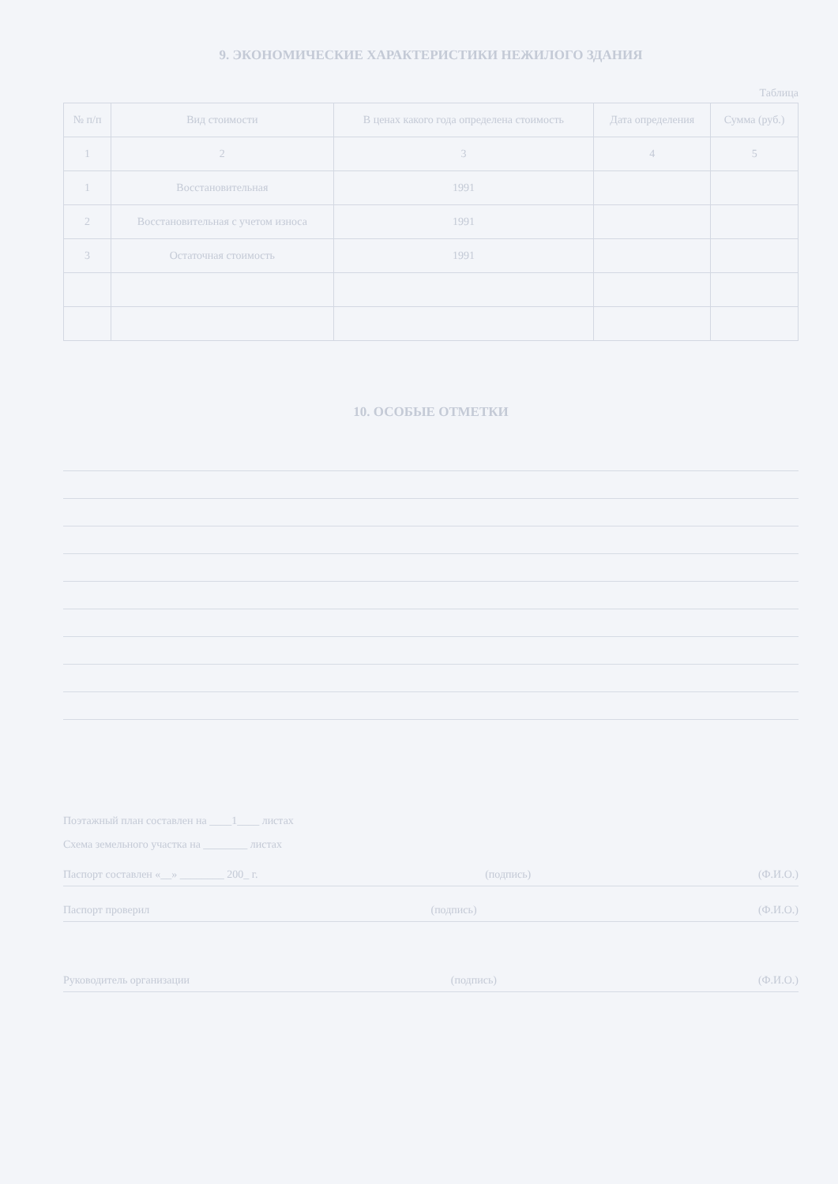9. ЭКОНОМИЧЕСКИЕ ХАРАКТЕРИСТИКИ НЕЖИЛОГО ЗДАНИЯ
Таблица
| № п/п | Вид стоимости | В ценах какого года определена стоимость | Дата определения | Сумма (руб.) |
| --- | --- | --- | --- | --- |
| 1 | 2 | 3 | 4 | 5 |
| 1 | Восстановительная | 1991 | | |
| 2 | Восстановительная с учетом износа | 1991 | | |
| 3 | Остаточная стоимость | 1991 | | |
10. ОСОБЫЕ ОТМЕТКИ
Поэтажный план составлен на ____1____ листах
Схема земельного участка на ________ листах
Паспорт составлен «__» ________ 200_ г. (подпись) (Ф.И.О.)
Паспорт проверил (подпись) (Ф.И.О.)
Руководитель организации (подпись) (Ф.И.О.)